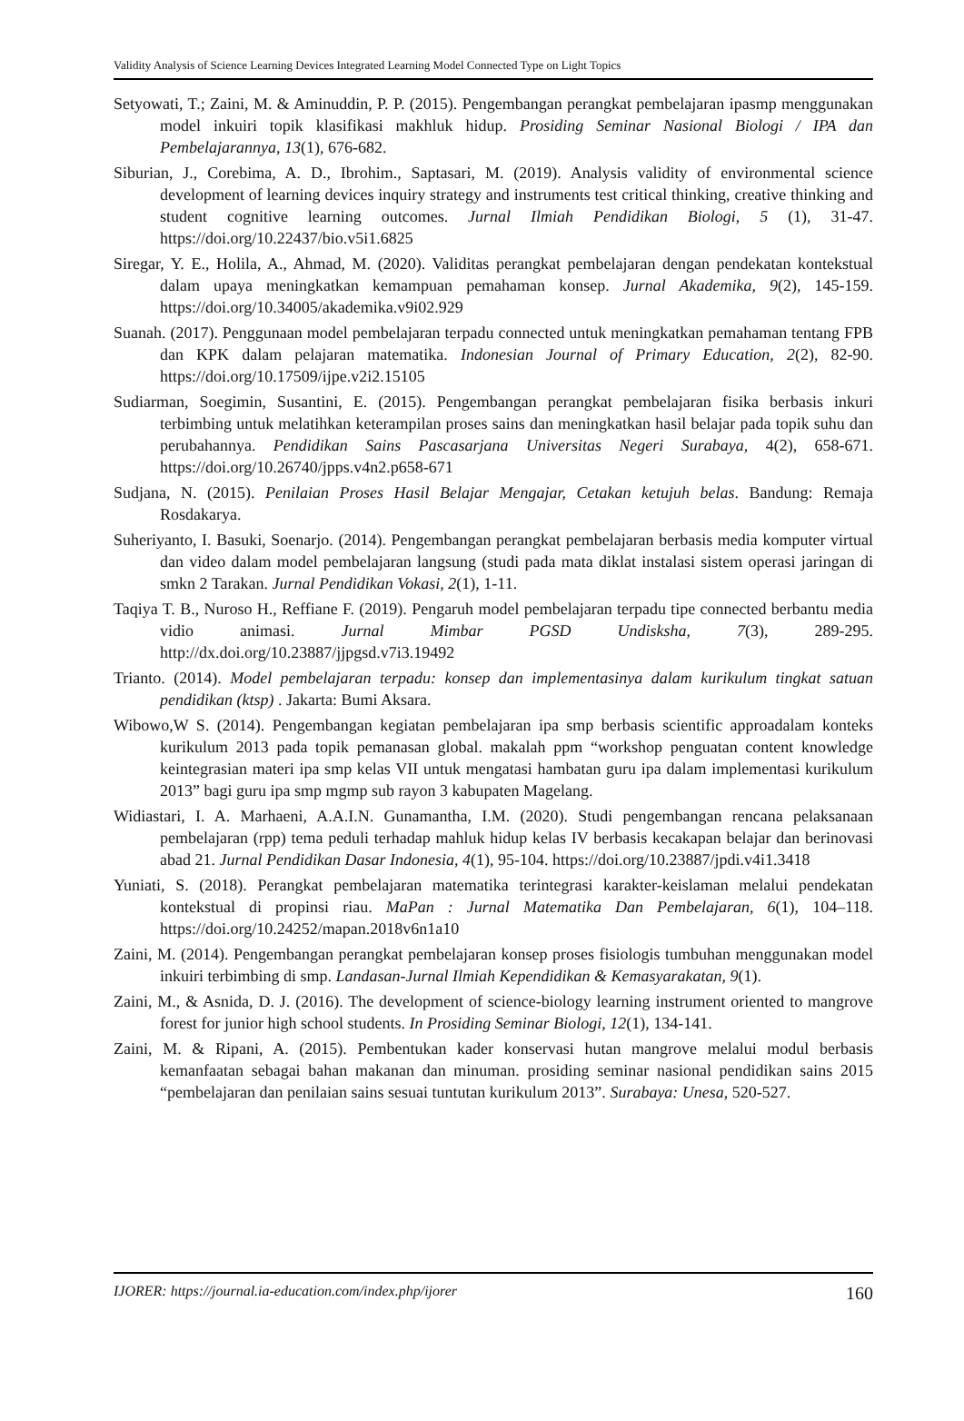Validity Analysis of Science Learning Devices Integrated Learning Model Connected Type on Light Topics
Setyowati, T.; Zaini, M. & Aminuddin, P. P. (2015). Pengembangan perangkat pembelajaran ipasmp menggunakan model inkuiri topik klasifikasi makhluk hidup. Prosiding Seminar Nasional Biologi / IPA dan Pembelajarannya, 13(1), 676-682.
Siburian, J., Corebima, A. D., Ibrohim., Saptasari, M. (2019). Analysis validity of environmental science development of learning devices inquiry strategy and instruments test critical thinking, creative thinking and student cognitive learning outcomes. Jurnal Ilmiah Pendidikan Biologi, 5 (1), 31-47. https://doi.org/10.22437/bio.v5i1.6825
Siregar, Y. E., Holila, A., Ahmad, M. (2020). Validitas perangkat pembelajaran dengan pendekatan kontekstual dalam upaya meningkatkan kemampuan pemahaman konsep. Jurnal Akademika, 9(2), 145-159. https://doi.org/10.34005/akademika.v9i02.929
Suanah. (2017). Penggunaan model pembelajaran terpadu connected untuk meningkatkan pemahaman tentang FPB dan KPK dalam pelajaran matematika. Indonesian Journal of Primary Education, 2(2), 82-90. https://doi.org/10.17509/ijpe.v2i2.15105
Sudiarman, Soegimin, Susantini, E. (2015). Pengembangan perangkat pembelajaran fisika berbasis inkuri terbimbing untuk melatihkan keterampilan proses sains dan meningkatkan hasil belajar pada topik suhu dan perubahannya. Pendidikan Sains Pascasarjana Universitas Negeri Surabaya, 4(2), 658-671. https://doi.org/10.26740/jpps.v4n2.p658-671
Sudjana, N. (2015). Penilaian Proses Hasil Belajar Mengajar, Cetakan ketujuh belas. Bandung: Remaja Rosdakarya.
Suheriyanto, I. Basuki, Soenarjo. (2014). Pengembangan perangkat pembelajaran berbasis media komputer virtual dan video dalam model pembelajaran langsung (studi pada mata diklat instalasi sistem operasi jaringan di smkn 2 Tarakan. Jurnal Pendidikan Vokasi, 2(1), 1-11.
Taqiya T. B., Nuroso H., Reffiane F. (2019). Pengaruh model pembelajaran terpadu tipe connected berbantu media vidio animasi. Jurnal Mimbar PGSD Undisksha, 7(3), 289-295. http://dx.doi.org/10.23887/jjpgsd.v7i3.19492
Trianto. (2014). Model pembelajaran terpadu: konsep dan implementasinya dalam kurikulum tingkat satuan pendidikan (ktsp) . Jakarta: Bumi Aksara.
Wibowo,W S. (2014). Pengembangan kegiatan pembelajaran ipa smp berbasis scientific approadalam konteks kurikulum 2013 pada topik pemanasan global. makalah ppm “workshop penguatan content knowledge keintegrasian materi ipa smp kelas VII untuk mengatasi hambatan guru ipa dalam implementasi kurikulum 2013” bagi guru ipa smp mgmp sub rayon 3 kabupaten Magelang.
Widiastari, I. A. Marhaeni, A.A.I.N. Gunamantha, I.M. (2020). Studi pengembangan rencana pelaksanaan pembelajaran (rpp) tema peduli terhadap mahluk hidup kelas IV berbasis kecakapan belajar dan berinovasi abad 21. Jurnal Pendidikan Dasar Indonesia, 4(1), 95-104. https://doi.org/10.23887/jpdi.v4i1.3418
Yuniati, S. (2018). Perangkat pembelajaran matematika terintegrasi karakter-keislaman melalui pendekatan kontekstual di propinsi riau. MaPan : Jurnal Matematika Dan Pembelajaran, 6(1), 104–118. https://doi.org/10.24252/mapan.2018v6n1a10
Zaini, M. (2014). Pengembangan perangkat pembelajaran konsep proses fisiologis tumbuhan menggunakan model inkuiri terbimbing di smp. Landasan-Jurnal Ilmiah Kependidikan & Kemasyarakatan, 9(1).
Zaini, M., & Asnida, D. J. (2016). The development of science-biology learning instrument oriented to mangrove forest for junior high school students. In Prosiding Seminar Biologi, 12(1), 134-141.
Zaini, M. & Ripani, A. (2015). Pembentukan kader konservasi hutan mangrove melalui modul berbasis kemanfaatan sebagai bahan makanan dan minuman. prosiding seminar nasional pendidikan sains 2015 “pembelajaran dan penilaian sains sesuai tuntutan kurikulum 2013”. Surabaya: Unesa, 520-527.
IJORER: https://journal.ia-education.com/index.php/ijorer 160